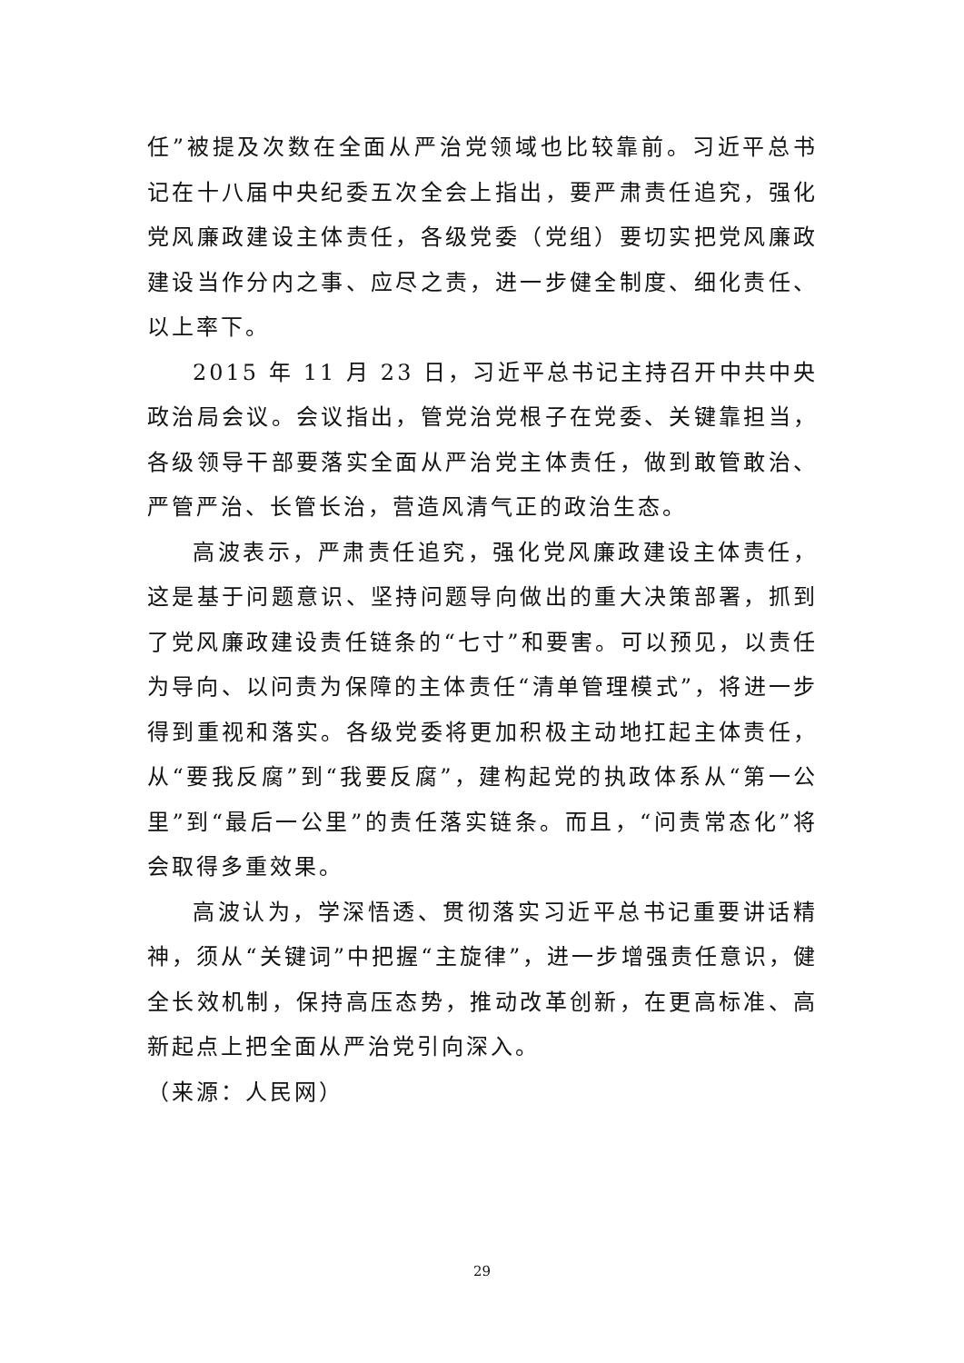任”被提及次数在全面从严治党领域也比较靠前。习近平总书记在十八届中央纪委五次全会上指出，要严肃责任追究，强化党风廉政建设主体责任，各级党委（党组）要切实把党风廉政建设当作分内之事、应尽之责，进一步健全制度、细化责任、以上率下。
2015 年 11 月 23 日，习近平总书记主持召开中共中央政治局会议。会议指出，管党治党根子在党委、关键靠担当，各级领导干部要落实全面从严治党主体责任，做到敢管敢治、严管严治、长管长治，营造风清气正的政治生态。
高波表示，严肃责任追究，强化党风廉政建设主体责任，这是基于问题意识、坚持问题导向做出的重大决策部署，抓到了党风廉政建设责任链条的“七寸”和要害。可以预见，以责任为导向、以问责为保障的主体责任“清单管理模式”，将进一步得到重视和落实。各级党委将更加积极主动地扛起主体责任，从“要我反腐”到“我要反腐”，建构起党的执政体系从“第一公里”到“最后一公里”的责任落实链条。而且，“问责常态化”将会取得多重效果。
高波认为，学深悟透、贯彻落实习近平总书记重要讲话精神，须从“关键词”中把握“主旋律”，进一步增强责任意识，健全长效机制，保持高压态势，推动改革创新，在更高标准、高新起点上把全面从严治党引向深入。
（来源：人民网）
29